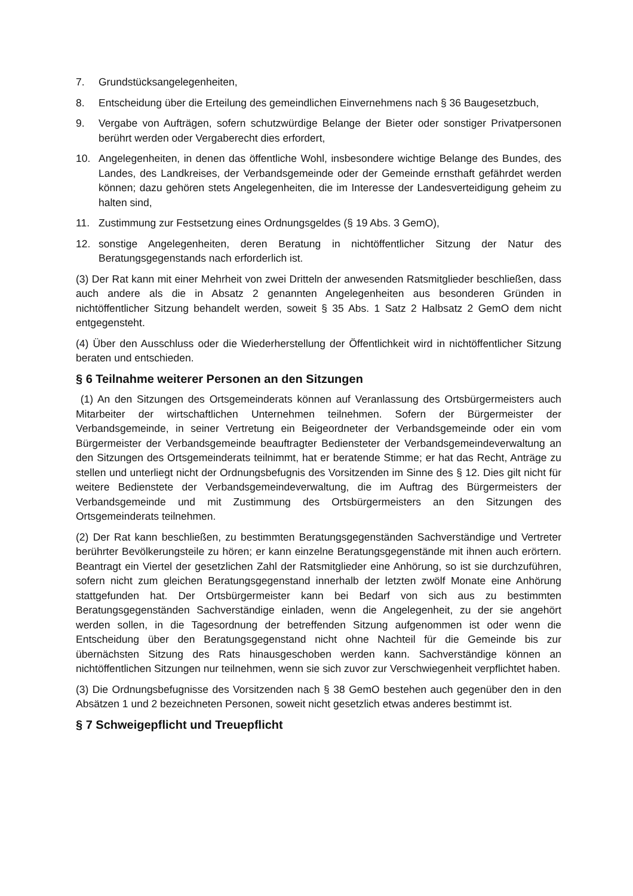7. Grundstücksangelegenheiten,
8. Entscheidung über die Erteilung des gemeindlichen Einvernehmens nach § 36 Baugesetzbuch,
9. Vergabe von Aufträgen, sofern schutzwürdige Belange der Bieter oder sonstiger Privatpersonen berührt werden oder Vergaberecht dies erfordert,
10. Angelegenheiten, in denen das öffentliche Wohl, insbesondere wichtige Belange des Bundes, des Landes, des Landkreises, der Verbandsgemeinde oder der Gemeinde ernsthaft gefährdet werden können; dazu gehören stets Angelegenheiten, die im Interesse der Landesverteidigung geheim zu halten sind,
11. Zustimmung zur Festsetzung eines Ordnungsgeldes (§ 19 Abs. 3 GemO),
12. sonstige Angelegenheiten, deren Beratung in nichtöffentlicher Sitzung der Natur des Beratungsgegenstands nach erforderlich ist.
(3) Der Rat kann mit einer Mehrheit von zwei Dritteln der anwesenden Ratsmitglieder beschließen, dass auch andere als die in Absatz 2 genannten Angelegenheiten aus besonderen Gründen in nichtöffentlicher Sitzung behandelt werden, soweit § 35 Abs. 1 Satz 2 Halbsatz 2 GemO dem nicht entgegensteht.
(4) Über den Ausschluss oder die Wiederherstellung der Öffentlichkeit wird in nichtöffentlicher Sitzung beraten und entschieden.
§ 6 Teilnahme weiterer Personen an den Sitzungen
(1) An den Sitzungen des Ortsgemeinderats können auf Veranlassung des Ortsbürgermeisters auch Mitarbeiter der wirtschaftlichen Unternehmen teilnehmen. Sofern der Bürgermeister der Verbandsgemeinde, in seiner Vertretung ein Beigeordneter der Verbandsgemeinde oder ein vom Bürgermeister der Verbandsgemeinde beauftragter Bediensteter der Verbandsgemeindeverwaltung an den Sitzungen des Ortsgemeinderats teilnimmt, hat er beratende Stimme; er hat das Recht, Anträge zu stellen und unterliegt nicht der Ordnungsbefugnis des Vorsitzenden im Sinne des § 12. Dies gilt nicht für weitere Bedienstete der Verbandsgemeindeverwaltung, die im Auftrag des Bürgermeisters der Verbandsgemeinde und mit Zustimmung des Ortsbürgermeisters an den Sitzungen des Ortsgemeinderats teilnehmen.
(2) Der Rat kann beschließen, zu bestimmten Beratungsgegenständen Sachverständige und Vertreter berührter Bevölkerungsteile zu hören; er kann einzelne Beratungsgegenstände mit ihnen auch erörtern. Beantragt ein Viertel der gesetzlichen Zahl der Ratsmitglieder eine Anhörung, so ist sie durchzuführen, sofern nicht zum gleichen Beratungsgegenstand innerhalb der letzten zwölf Monate eine Anhörung stattgefunden hat. Der Ortsbürgermeister kann bei Bedarf von sich aus zu bestimmten Beratungsgegenständen Sachverständige einladen, wenn die Angelegenheit, zu der sie angehört werden sollen, in die Tagesordnung der betreffenden Sitzung aufgenommen ist oder wenn die Entscheidung über den Beratungsgegenstand nicht ohne Nachteil für die Gemeinde bis zur übernächsten Sitzung des Rats hinausgeschoben werden kann. Sachverständige können an nichtöffentlichen Sitzungen nur teilnehmen, wenn sie sich zuvor zur Verschwiegenheit verpflichtet haben.
(3) Die Ordnungsbefugnisse des Vorsitzenden nach § 38 GemO bestehen auch gegenüber den in den Absätzen 1 und 2 bezeichneten Personen, soweit nicht gesetzlich etwas anderes bestimmt ist.
§ 7 Schweigepflicht und Treuepflicht